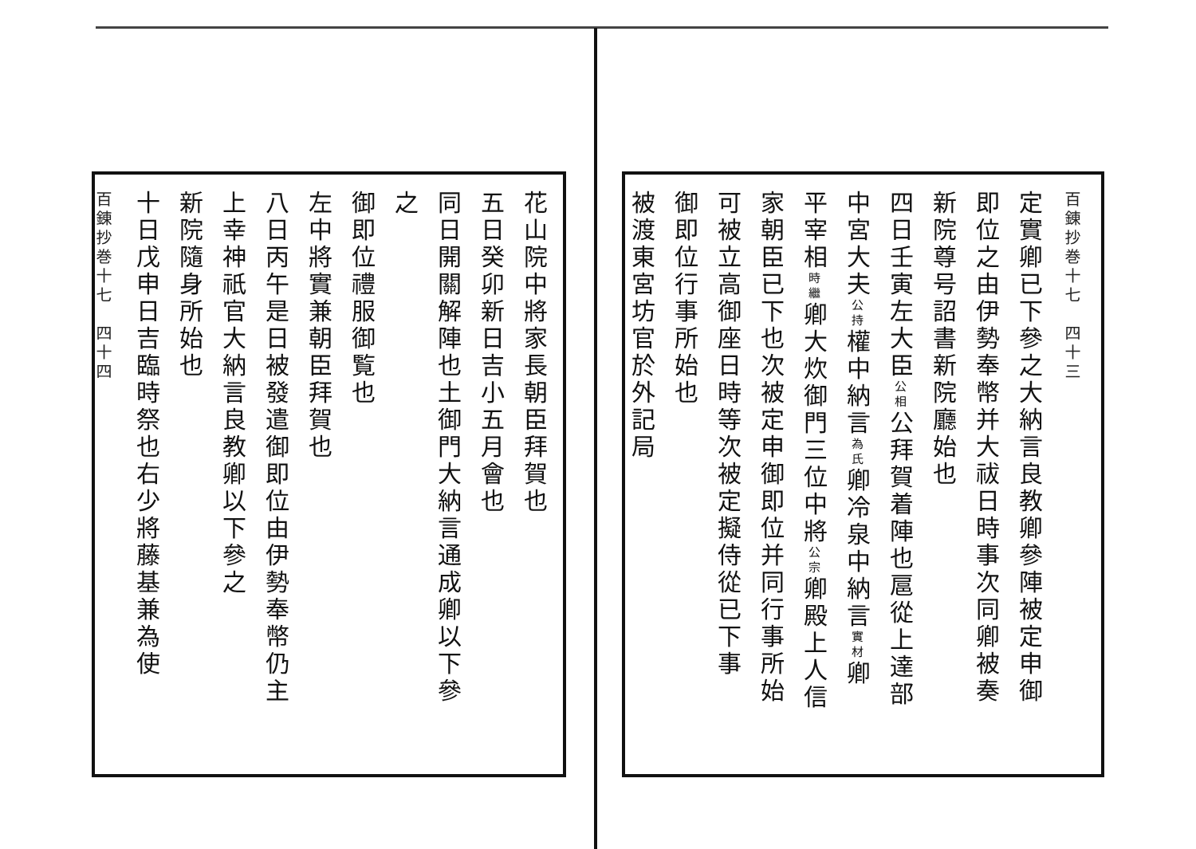百錬抄巻十七　四十三
定實卿已下參之大納言良教卿參陣被定申御
即位之由伊勢奉幣并大祓日時事次同卿被奏
新院尊号詔書新院廳始也
四日壬寅左大臣公相公拜賀着陣也扈從上達部
中宮大夫公持權中納言為氏卿冷泉中納言實材卿
平宰相時繼卿大炊御門三位中將公宗卿殿上人信
家朝臣已下也次被定申御即位并同行事所始
可被立高御座日時等次被定擬侍從已下事
御即位行事所始也
被渡東宮坊官於外記局
花山院中將家長朝臣拜賀也
五日癸卯新日吉小五月會也
同日開關解陣也土御門大納言通成卿以下參
之
御即位禮服御覧也
左中將實兼朝臣拜賀也
八日丙午是日被發遣御即位由伊勢奉幣仍主
上幸神祇官大納言良教卿以下參之
新院隨身所始也
十日戊申日吉臨時祭也右少將藤基兼為使
百錬抄巻十七　四十四